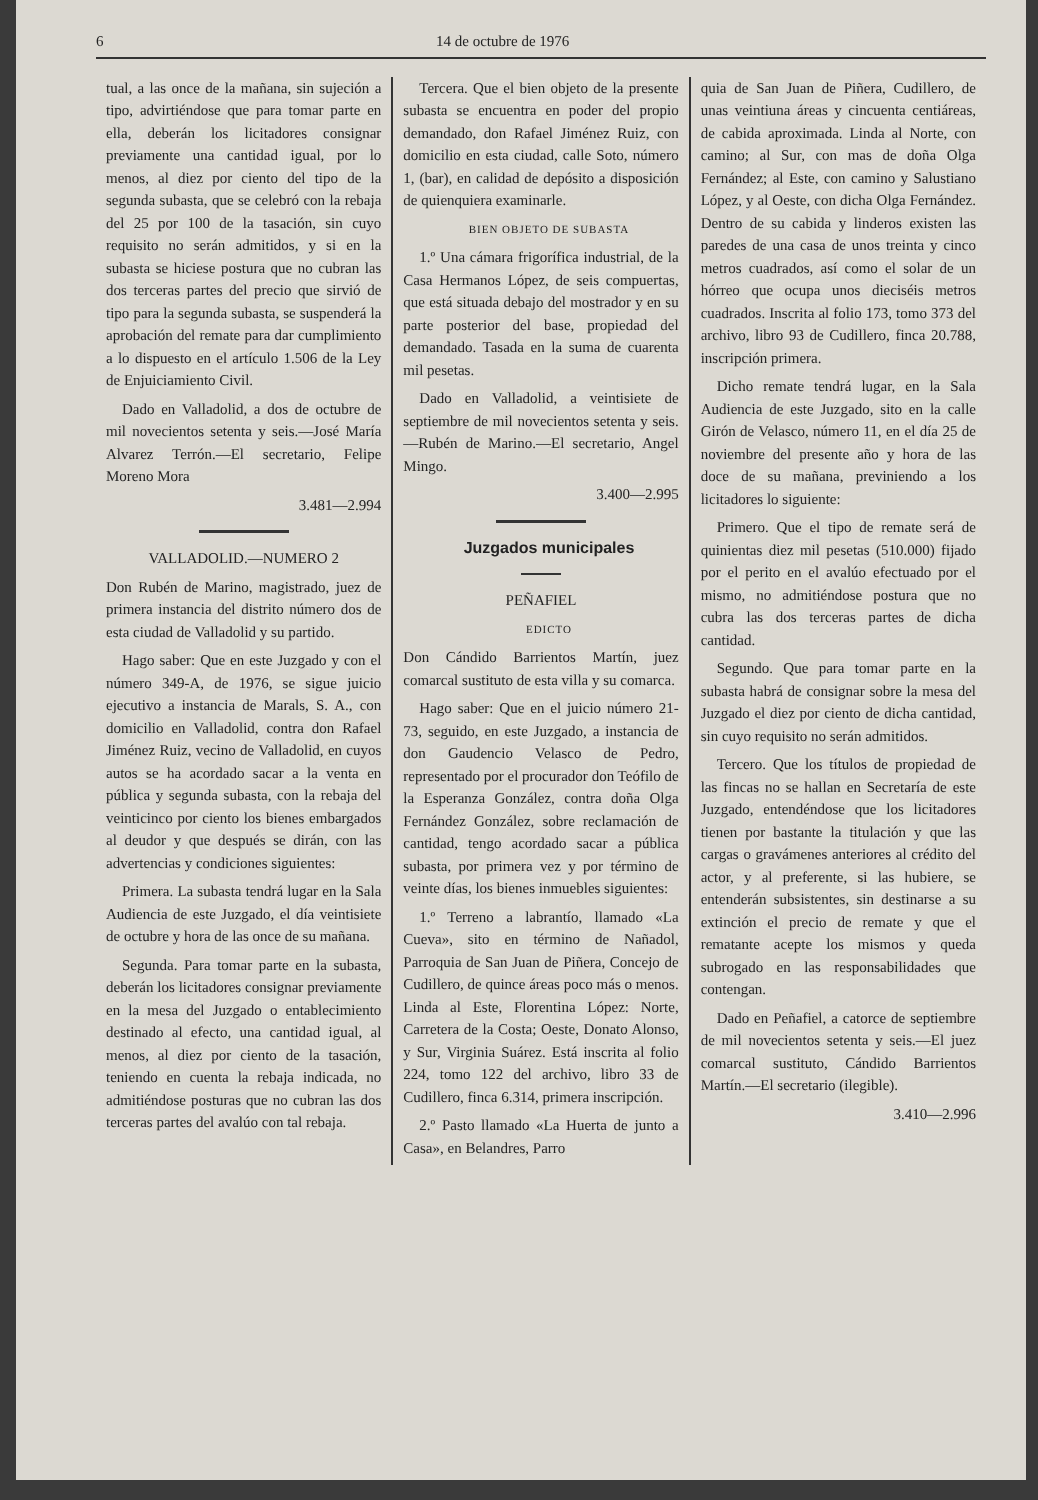6 14 de octubre de 1976
tual, a las once de la mañana, sin sujeción a tipo, advirtiéndose que para tomar parte en ella, deberán los licitadores consignar previamente una cantidad igual, por lo menos, al diez por ciento del tipo de la segunda subasta, que se celebró con la rebaja del 25 por 100 de la tasación, sin cuyo requisito no serán admitidos, y si en la subasta se hiciese postura que no cubran las dos terceras partes del precio que sirvió de tipo para la segunda subasta, se suspenderá la aprobación del remate para dar cumplimiento a lo dispuesto en el artículo 1.506 de la Ley de Enjuiciamiento Civil.
Dado en Valladolid, a dos de octubre de mil novecientos setenta y seis.—José María Alvarez Terrón.—El secretario, Felipe Moreno Mora
3.481—2.994
VALLADOLID.—NUMERO 2
Don Rubén de Marino, magistrado, juez de primera instancia del distrito número dos de esta ciudad de Valladolid y su partido.
Hago saber: Que en este Juzgado y con el número 349-A, de 1976, se sigue juicio ejecutivo a instancia de Marals, S. A., con domicilio en Valladolid, contra don Rafael Jiménez Ruiz, vecino de Valladolid, en cuyos autos se ha acordado sacar a la venta en pública y segunda subasta, con la rebaja del veinticinco por ciento los bienes embargados al deudor y que después se dirán, con las advertencias y condiciones siguientes:
Primera. La subasta tendrá lugar en la Sala Audiencia de este Juzgado, el día veintisiete de octubre y hora de las once de su mañana.
Segunda. Para tomar parte en la subasta, deberán los licitadores consignar previamente en la mesa del Juzgado o entablecimiento destinado al efecto, una cantidad igual, al menos, al diez por ciento de la tasación, teniendo en cuenta la rebaja indicada, no admitiéndose posturas que no cubran las dos terceras partes del avalúo con tal rebaja.
Tercera. Que el bien objeto de la presente subasta se encuentra en poder del propio demandado, don Rafael Jiménez Ruiz, con domicilio en esta ciudad, calle Soto, número 1, (bar), en calidad de depósito a disposición de quienquiera examinarle.
BIEN OBJETO DE SUBASTA
1.º Una cámara frigorífica industrial, de la Casa Hermanos López, de seis compuertas, que está situada debajo del mostrador y en su parte posterior del base, propiedad del demandado. Tasada en la suma de cuarenta mil pesetas.
Dado en Valladolid, a veintisiete de septiembre de mil novecientos setenta y seis.—Rubén de Marino.—El secretario, Angel Mingo.
3.400—2.995
Juzgados municipales
PEÑAFIEL
EDICTO
Don Cándido Barrientos Martín, juez comarcal sustituto de esta villa y su comarca.
Hago saber: Que en el juicio número 21-73, seguido, en este Juzgado, a instancia de don Gaudencio Velasco de Pedro, representado por el procurador don Teófilo de la Esperanza González, contra doña Olga Fernández González, sobre reclamación de cantidad, tengo acordado sacar a pública subasta, por primera vez y por término de veinte días, los bienes inmuebles siguientes:
1.º Terreno a labrantío, llamado «La Cueva», sito en término de Nañadol, Parroquia de San Juan de Piñera, Concejo de Cudillero, de quince áreas poco más o menos. Linda al Este, Florentina López: Norte, Carretera de la Costa; Oeste, Donato Alonso, y Sur, Virginia Suárez. Está inscrita al folio 224, tomo 122 del archivo, libro 33 de Cudillero, finca 6.314, primera inscripción.
2.º Pasto llamado «La Huerta de junto a Casa», en Belandres, Parro
quia de San Juan de Piñera, Cudillero, de unas veintiuna áreas y cincuenta centiáreas, de cabida aproximada. Linda al Norte, con camino; al Sur, con mas de doña Olga Fernández; al Este, con camino y Salustiano López, y al Oeste, con dicha Olga Fernández. Dentro de su cabida y linderos existen las paredes de una casa de unos treinta y cinco metros cuadrados, así como el solar de un hórreo que ocupa unos dieciséis metros cuadrados. Inscrita al folio 173, tomo 373 del archivo, libro 93 de Cudillero, finca 20.788, inscripción primera.
Dicho remate tendrá lugar, en la Sala Audiencia de este Juzgado, sito en la calle Girón de Velasco, número 11, en el día 25 de noviembre del presente año y hora de las doce de su mañana, previniendo a los licitadores lo siguiente:
Primero. Que el tipo de remate será de quinientas diez mil pesetas (510.000) fijado por el perito en el avalúo efectuado por el mismo, no admitiéndose postura que no cubra las dos terceras partes de dicha cantidad.
Segundo. Que para tomar parte en la subasta habrá de consignar sobre la mesa del Juzgado el diez por ciento de dicha cantidad, sin cuyo requisito no serán admitidos.
Tercero. Que los títulos de propiedad de las fincas no se hallan en Secretaría de este Juzgado, entendéndose que los licitadores tienen por bastante la titulación y que las cargas o gravámenes anteriores al crédito del actor, y al preferente, si las hubiere, se entenderán subsistentes, sin destinarse a su extinción el precio de remate y que el rematante acepte los mismos y queda subrogado en las responsabilidades que contengan.
Dado en Peñafiel, a catorce de septiembre de mil novecientos setenta y seis.—El juez comarcal sustituto, Cándido Barrientos Martín.—El secretario (ilegible).
3.410—2.996